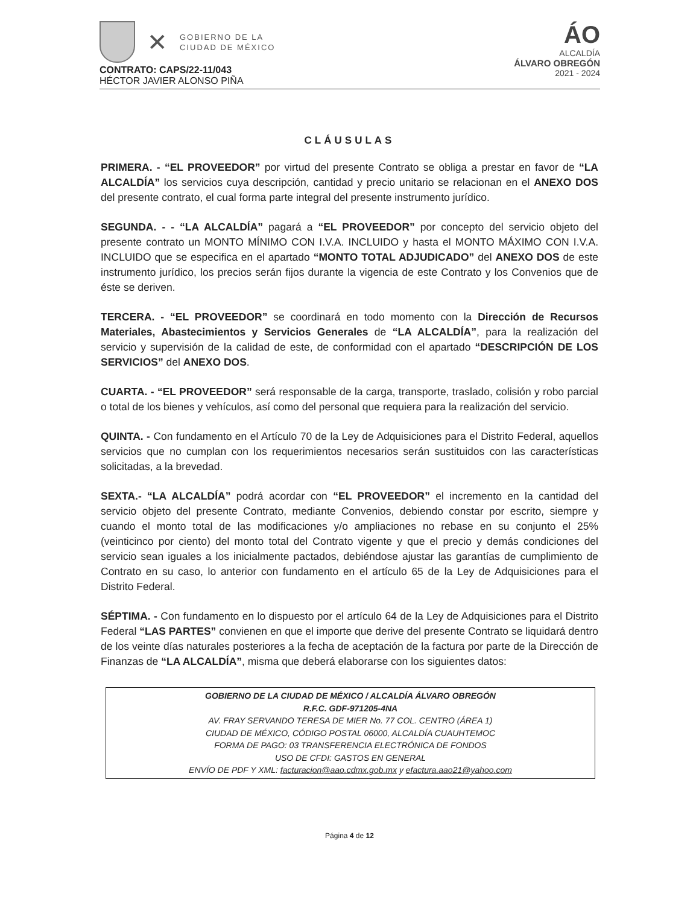✕
GOBIERNO DE LA
CIUDAD DE MÉXICO
ÁO
ALCALDÍA
ÁLVARO OBREGÓN
2021 - 2024
CONTRATO: CAPS/22-11/043
HÉCTOR JAVIER ALONSO PIÑA
CLÁUSULAS
PRIMERA. - “EL PROVEEDOR” por virtud del presente Contrato se obliga a prestar en favor de “LA ALCALDÍA” los servicios cuya descripción, cantidad y precio unitario se relacionan en el ANEXO DOS del presente contrato, el cual forma parte integral del presente instrumento jurídico.
SEGUNDA. - - “LA ALCALDÍA” pagará a “EL PROVEEDOR” por concepto del servicio objeto del presente contrato un MONTO MÍNIMO CON I.V.A. INCLUIDO y hasta el MONTO MÁXIMO CON I.V.A. INCLUIDO que se especifica en el apartado “MONTO TOTAL ADJUDICADO” del ANEXO DOS de este instrumento jurídico, los precios serán fijos durante la vigencia de este Contrato y los Convenios que de éste se deriven.
TERCERA. - “EL PROVEEDOR” se coordinará en todo momento con la Dirección de Recursos Materiales, Abastecimientos y Servicios Generales de “LA ALCALDÍA”, para la realización del servicio y supervisión de la calidad de este, de conformidad con el apartado “DESCRIPCIÓN DE LOS SERVICIOS” del ANEXO DOS.
CUARTA. - “EL PROVEEDOR” será responsable de la carga, transporte, traslado, colisión y robo parcial o total de los bienes y vehículos, así como del personal que requiera para la realización del servicio.
QUINTA. - Con fundamento en el Artículo 70 de la Ley de Adquisiciones para el Distrito Federal, aquellos servicios que no cumplan con los requerimientos necesarios serán sustituidos con las características solicitadas, a la brevedad.
SEXTA.- “LA ALCALDÍA” podrá acordar con “EL PROVEEDOR” el incremento en la cantidad del servicio objeto del presente Contrato, mediante Convenios, debiendo constar por escrito, siempre y cuando el monto total de las modificaciones y/o ampliaciones no rebase en su conjunto el 25% (veinticinco por ciento) del monto total del Contrato vigente y que el precio y demás condiciones del servicio sean iguales a los inicialmente pactados, debiéndose ajustar las garantías de cumplimiento de Contrato en su caso, lo anterior con fundamento en el artículo 65 de la Ley de Adquisiciones para el Distrito Federal.
SÉPTIMA. - Con fundamento en lo dispuesto por el artículo 64 de la Ley de Adquisiciones para el Distrito Federal “LAS PARTES” convienen en que el importe que derive del presente Contrato se liquidará dentro de los veinte días naturales posteriores a la fecha de aceptación de la factura por parte de la Dirección de Finanzas de “LA ALCALDÍA”, misma que deberá elaborarse con los siguientes datos:
GOBIERNO DE LA CIUDAD DE MÉXICO / ALCALDÍA ÁLVARO OBREGÓN
R.F.C. GDF-971205-4NA
AV. FRAY SERVANDO TERESA DE MIER No. 77 COL. CENTRO (ÁREA 1)
CIUDAD DE MÉXICO, CÓDIGO POSTAL 06000, ALCALDÍA CUAUHTEMOC
FORMA DE PAGO: 03 TRANSFERENCIA ELECTRÓNICA DE FONDOS
USO DE CFDI: GASTOS EN GENERAL
ENVÍO DE PDF Y XML: facturacion@aao.cdmx.gob.mx y efactura.aao21@yahoo.com
Página 4 de 12